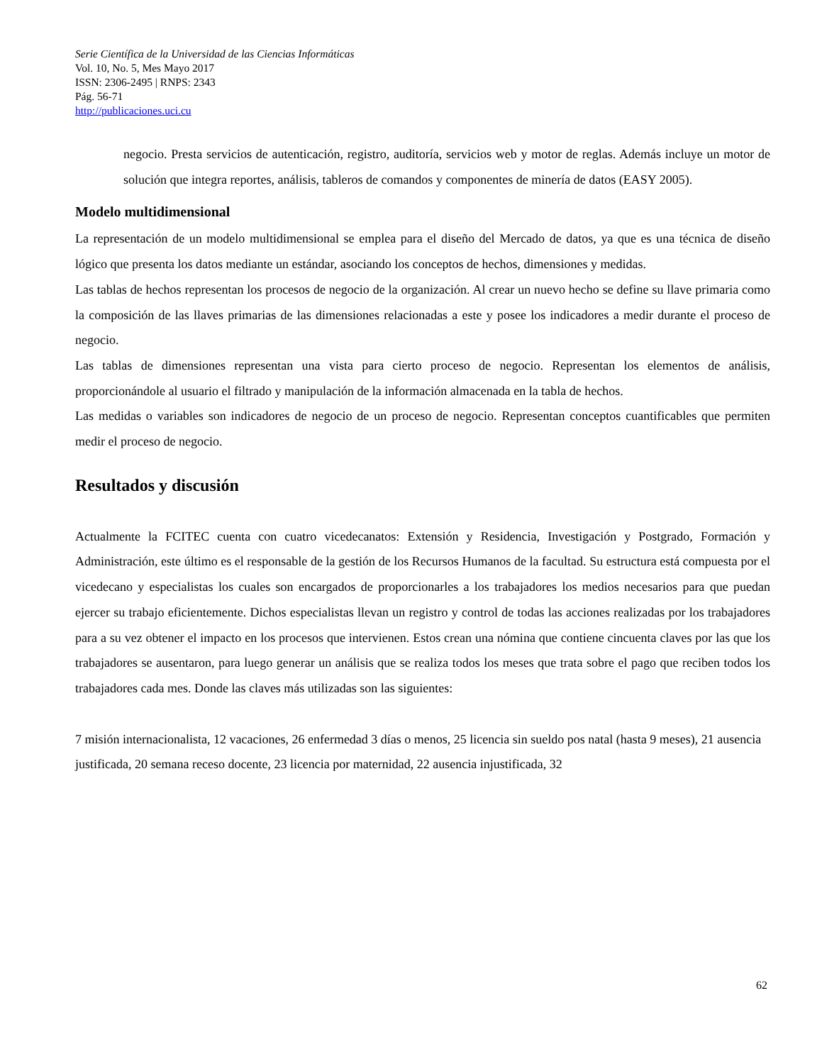Serie Científica de la Universidad de las Ciencias Informáticas
Vol. 10, No. 5, Mes Mayo 2017
ISSN: 2306-2495 | RNPS: 2343
Pág. 56-71
http://publicaciones.uci.cu
negocio. Presta servicios de autenticación, registro, auditoría, servicios web y motor de reglas. Además incluye un motor de solución que integra reportes, análisis, tableros de comandos y componentes de minería de datos (EASY 2005).
Modelo multidimensional
La representación de un modelo multidimensional se emplea para el diseño del Mercado de datos, ya que es una técnica de diseño lógico que presenta los datos mediante un estándar, asociando los conceptos de hechos, dimensiones y medidas.
Las tablas de hechos representan los procesos de negocio de la organización. Al crear un nuevo hecho se define su llave primaria como la composición de las llaves primarias de las dimensiones relacionadas a este y posee los indicadores a medir durante el proceso de negocio.
Las tablas de dimensiones representan una vista para cierto proceso de negocio. Representan los elementos de análisis, proporcionándole al usuario el filtrado y manipulación de la información almacenada en la tabla de hechos.
Las medidas o variables son indicadores de negocio de un proceso de negocio. Representan conceptos cuantificables que permiten medir el proceso de negocio.
Resultados y discusión
Actualmente la FCITEC cuenta con cuatro vicedecanatos: Extensión y Residencia, Investigación y Postgrado, Formación y Administración, este último es el responsable de la gestión de los Recursos Humanos de la facultad. Su estructura está compuesta por el vicedecano y especialistas los cuales son encargados de proporcionarles a los trabajadores los medios necesarios para que puedan ejercer su trabajo eficientemente. Dichos especialistas llevan un registro y control de todas las acciones realizadas por los trabajadores para a su vez obtener el impacto en los procesos que intervienen. Estos crean una nómina que contiene cincuenta claves por las que los trabajadores se ausentaron, para luego generar un análisis que se realiza todos los meses que trata sobre el pago que reciben todos los trabajadores cada mes. Donde las claves más utilizadas son las siguientes:
7 misión internacionalista, 12 vacaciones, 26 enfermedad 3 días o menos, 25 licencia sin sueldo pos natal (hasta 9 meses), 21 ausencia justificada, 20 semana receso docente, 23 licencia por maternidad, 22 ausencia injustificada, 32
62